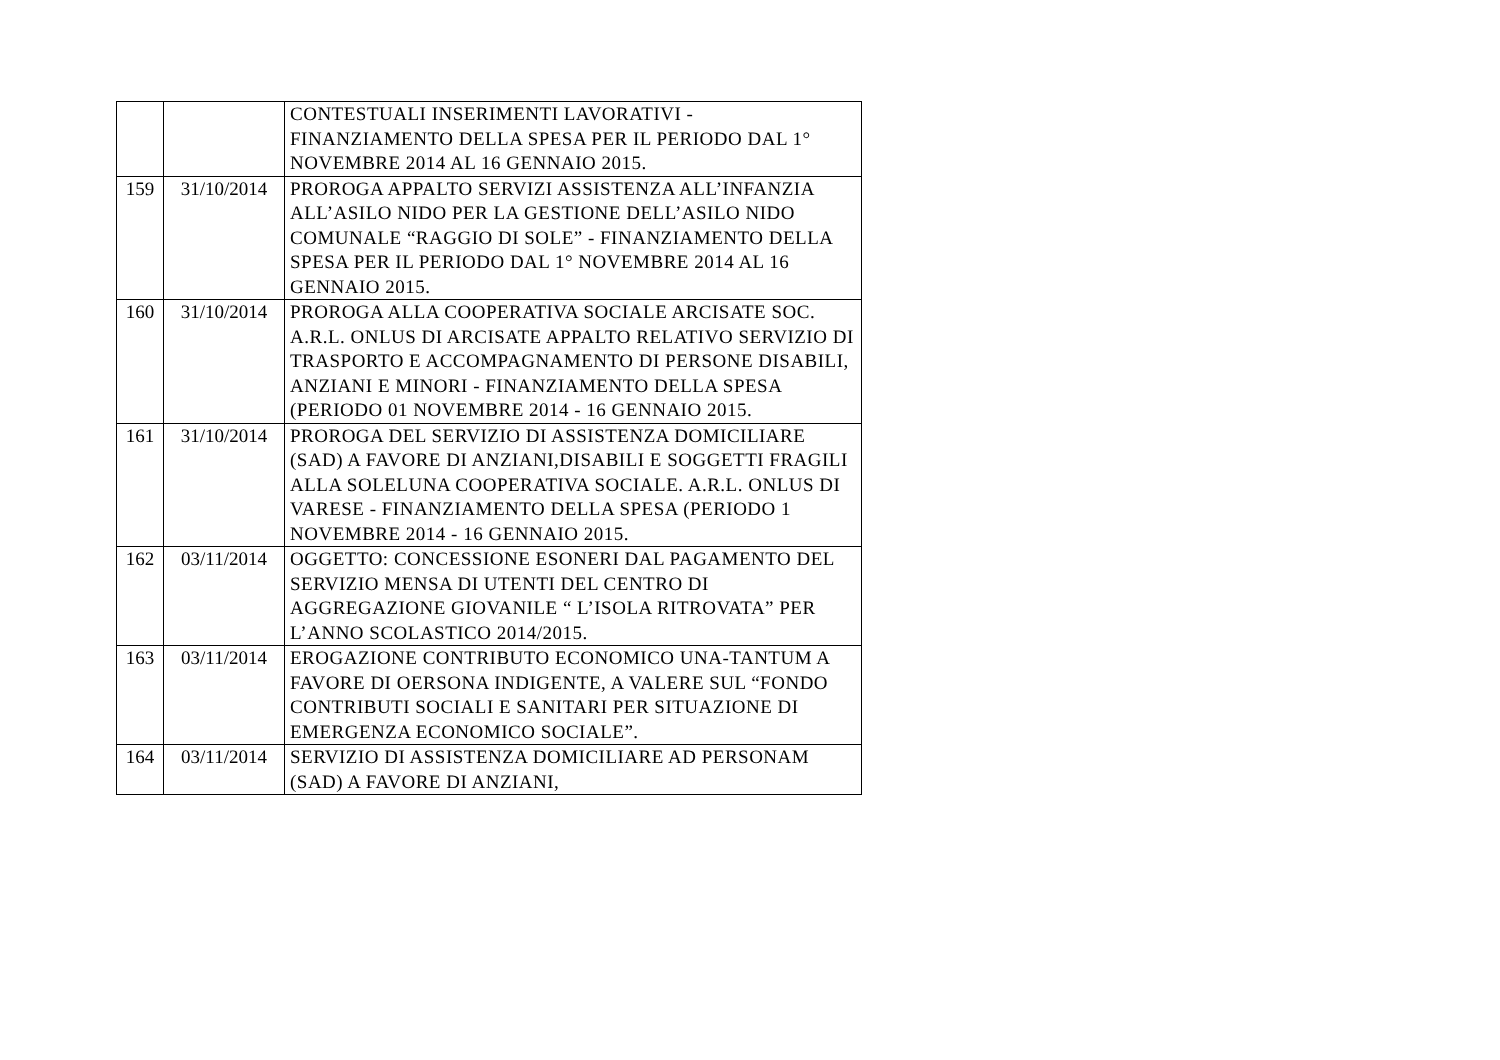| | | CONTESTUALI INSERIMENTI LAVORATIVI - FINANZIAMENTO DELLA SPESA PER IL PERIODO DAL 1° NOVEMBRE 2014 AL 16 GENNAIO 2015. |
| 159 | 31/10/2014 | PROROGA APPALTO SERVIZI ASSISTENZA ALL’INFANZIA ALL’ASILO NIDO PER LA GESTIONE DELL’ASILO NIDO COMUNALE “RAGGIO DI SOLE” - FINANZIAMENTO DELLA SPESA PER IL PERIODO DAL 1° NOVEMBRE 2014 AL 16 GENNAIO 2015. |
| 160 | 31/10/2014 | PROROGA ALLA COOPERATIVA SOCIALE ARCISATE SOC. A.R.L. ONLUS DI ARCISATE APPALTO RELATIVO SERVIZIO DI TRASPORTO E ACCOMPAGNAMENTO DI PERSONE DISABILI, ANZIANI E MINORI - FINANZIAMENTO DELLA SPESA (PERIODO 01 NOVEMBRE 2014 - 16 GENNAIO 2015. |
| 161 | 31/10/2014 | PROROGA DEL SERVIZIO DI ASSISTENZA DOMICILIARE (SAD) A FAVORE DI ANZIANI,DISABILI E SOGGETTI FRAGILI ALLA SOLELUNA COOPERATIVA SOCIALE. A.R.L. ONLUS DI VARESE - FINANZIAMENTO DELLA SPESA (PERIODO 1 NOVEMBRE 2014 - 16 GENNAIO 2015. |
| 162 | 03/11/2014 | OGGETTO: CONCESSIONE ESONERI DAL PAGAMENTO DEL SERVIZIO MENSA DI UTENTI DEL CENTRO DI AGGREGAZIONE GIOVANILE “ L’ISOLA RITROVATA” PER L’ANNO SCOLASTICO 2014/2015. |
| 163 | 03/11/2014 | EROGAZIONE CONTRIBUTO ECONOMICO UNA-TANTUM A FAVORE DI OERSONA INDIGENTE, A VALERE SUL “FONDO CONTRIBUTI SOCIALI E SANITARI PER SITUAZIONE DI EMERGENZA ECONOMICO SOCIALE”. |
| 164 | 03/11/2014 | SERVIZIO DI ASSISTENZA DOMICILIARE AD PERSONAM (SAD) A FAVORE DI ANZIANI, |